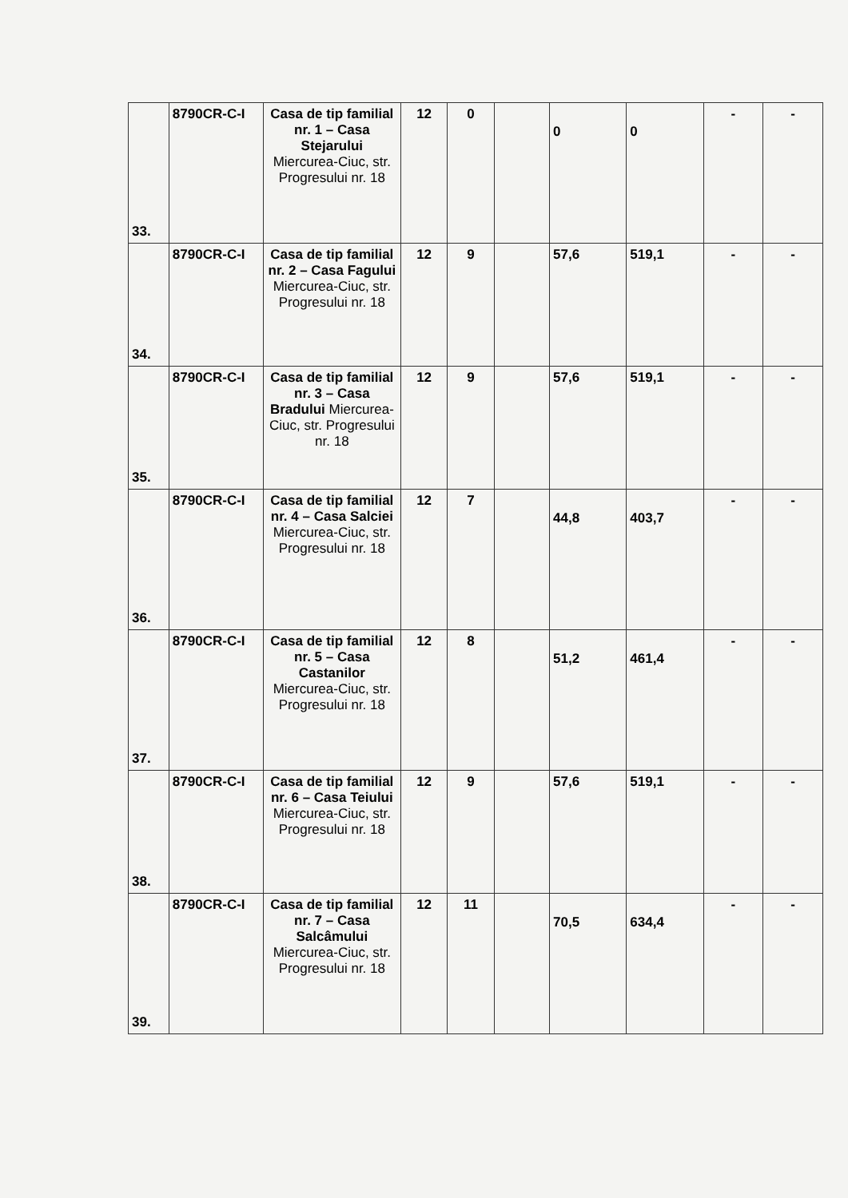| 33. | 8790CR-C-I | Casa de tip familial nr. 1 – Casa Stejarului Miercurea-Ciuc, str. Progresului nr. 18 | 12 | 0 | | 0 | 0 | - | - |
| 34. | 8790CR-C-I | Casa de tip familial nr. 2 – Casa Fagului Miercurea-Ciuc, str. Progresului nr. 18 | 12 | 9 | | 57,6 | 519,1 | - | - |
| 35. | 8790CR-C-I | Casa de tip familial nr. 3 – Casa Bradului Miercurea-Ciuc, str. Progresului nr. 18 | 12 | 9 | | 57,6 | 519,1 | - | - |
| 36. | 8790CR-C-I | Casa de tip familial nr. 4 – Casa Salciei Miercurea-Ciuc, str. Progresului nr. 18 | 12 | 7 | | 44,8 | 403,7 | - | - |
| 37. | 8790CR-C-I | Casa de tip familial nr. 5 – Casa Castanilor Miercurea-Ciuc, str. Progresului nr. 18 | 12 | 8 | | 51,2 | 461,4 | - | - |
| 38. | 8790CR-C-I | Casa de tip familial nr. 6 – Casa Teiului Miercurea-Ciuc, str. Progresului nr. 18 | 12 | 9 | | 57,6 | 519,1 | - | - |
| 39. | 8790CR-C-I | Casa de tip familial nr. 7 – Casa Salcâmului Miercurea-Ciuc, str. Progresului nr. 18 | 12 | 11 | | 70,5 | 634,4 | - | - |